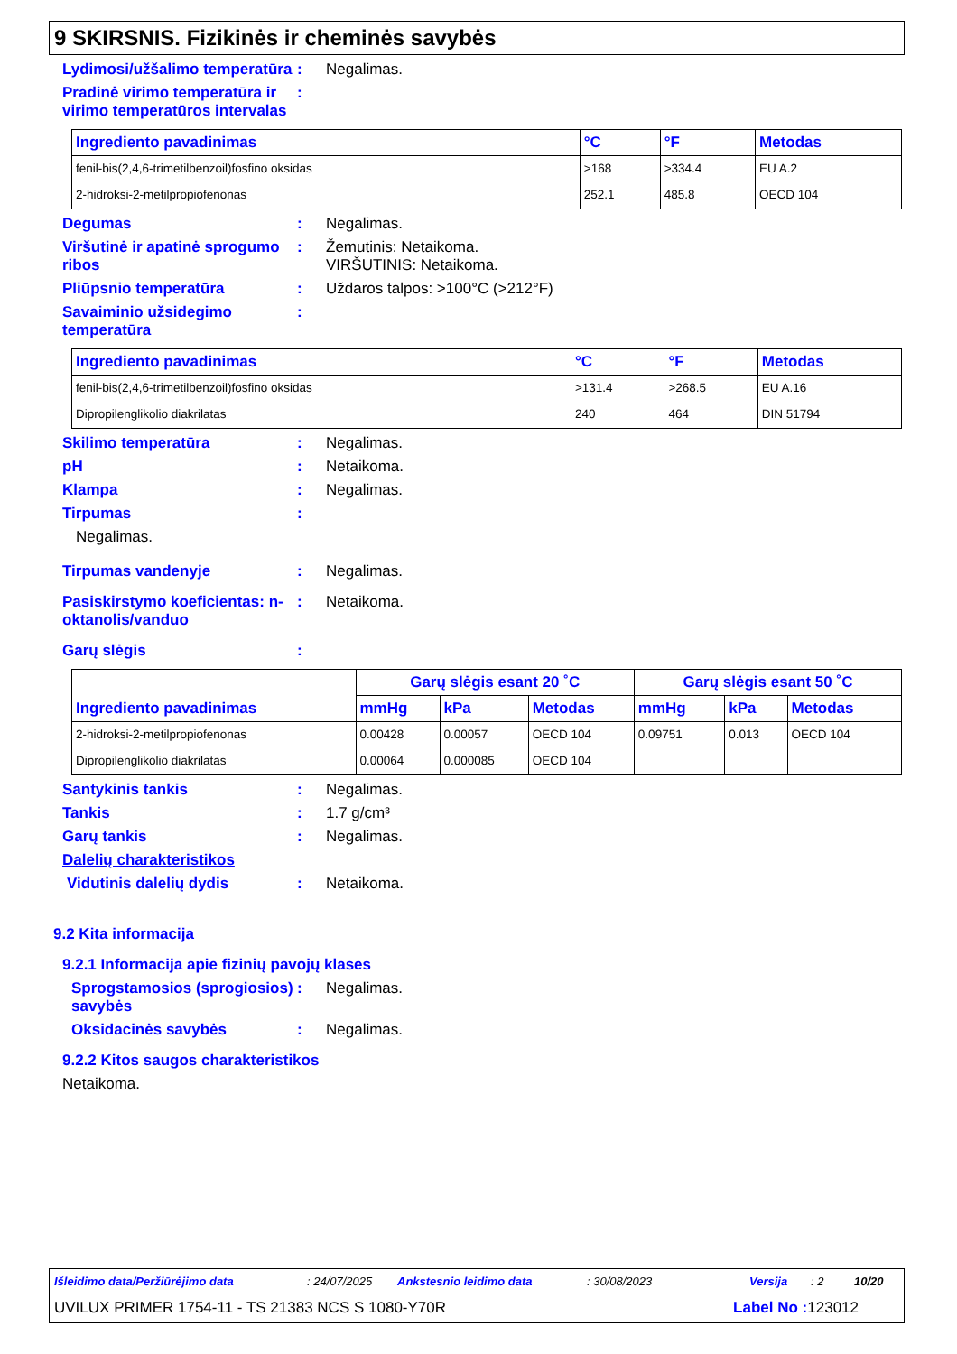9 SKIRSNIS. Fizikinės ir cheminės savybės
Lydimosi/užšalimo temperatūra
: Negalimas.
Pradinė virimo temperatūra ir virimo temperatūros intervalas
:
| Ingrediento pavadinimas | °C | °F | Metodas |
| --- | --- | --- | --- |
| fenil-bis(2,4,6-trimetilbenzoil)fosfino oksidas | >168 | >334.4 | EU A.2 |
| 2-hidroksi-2-metilpropiofenonas | 252.1 | 485.8 | OECD 104 |
Degumas : Negalimas.
Viršutinė ir apatinė sprogumo ribos
: Žemutinis: Netaikoma.
VIRŠUTINIS: Netaikoma.
Pliūpsnio temperatūra : Uždaros talpos: >100°C (>212°F)
Savaiminio užsidegimo temperatūra
:
| Ingrediento pavadinimas | °C | °F | Metodas |
| --- | --- | --- | --- |
| fenil-bis(2,4,6-trimetilbenzoil)fosfino oksidas | >131.4 | >268.5 | EU A.16 |
| Dipropilenglikolio diakrilatas | 240 | 464 | DIN 51794 |
Skilimo temperatūra : Negalimas.
pH : Netaikoma.
Klampa : Negalimas.
Tirpumas :
Negalimas.
Tirpumas vandenyje : Negalimas.
Pasiskirstymo koeficientas: n-oktanolis/vanduo
: Netaikoma.
Garų slėgis :
| Ingrediento pavadinimas | Garų slėgis esant 20 ˚C | | | Garų slėgis esant 50 ˚C | | |
| --- | --- | --- | --- | --- | --- | --- |
| | mmHg | kPa | Metodas | mmHg | kPa | Metodas |
| 2-hidroksi-2-metilpropiofenonas | 0.00428 | 0.00057 | OECD 104 | 0.09751 | 0.013 | OECD 104 |
| Dipropilenglikolio diakrilatas | 0.00064 | 0.000085 | OECD 104 | | | |
Santykinis tankis : Negalimas.
Tankis : 1.7 g/cm³
Garų tankis : Negalimas.
Dalelių charakteristikos
Vidutinis dalelių dydis : Netaikoma.
9.2 Kita informacija
9.2.1 Informacija apie fizinių pavojų klases
Sprogstamosios (sprogiosios) savybės
: Negalimas.
Oksidacinės savybės : Negalimas.
9.2.2 Kitos saugos charakteristikos
Netaikoma.
Išleidimo data/Peržiūrėjimo data: 24/07/2025 Ankstesnio leidimo data: 30/08/2023 Versija: 2 10/20
UVILUX PRIMER 1754-11 - TS 21383 NCS S 1080-Y70R Label No : 123012